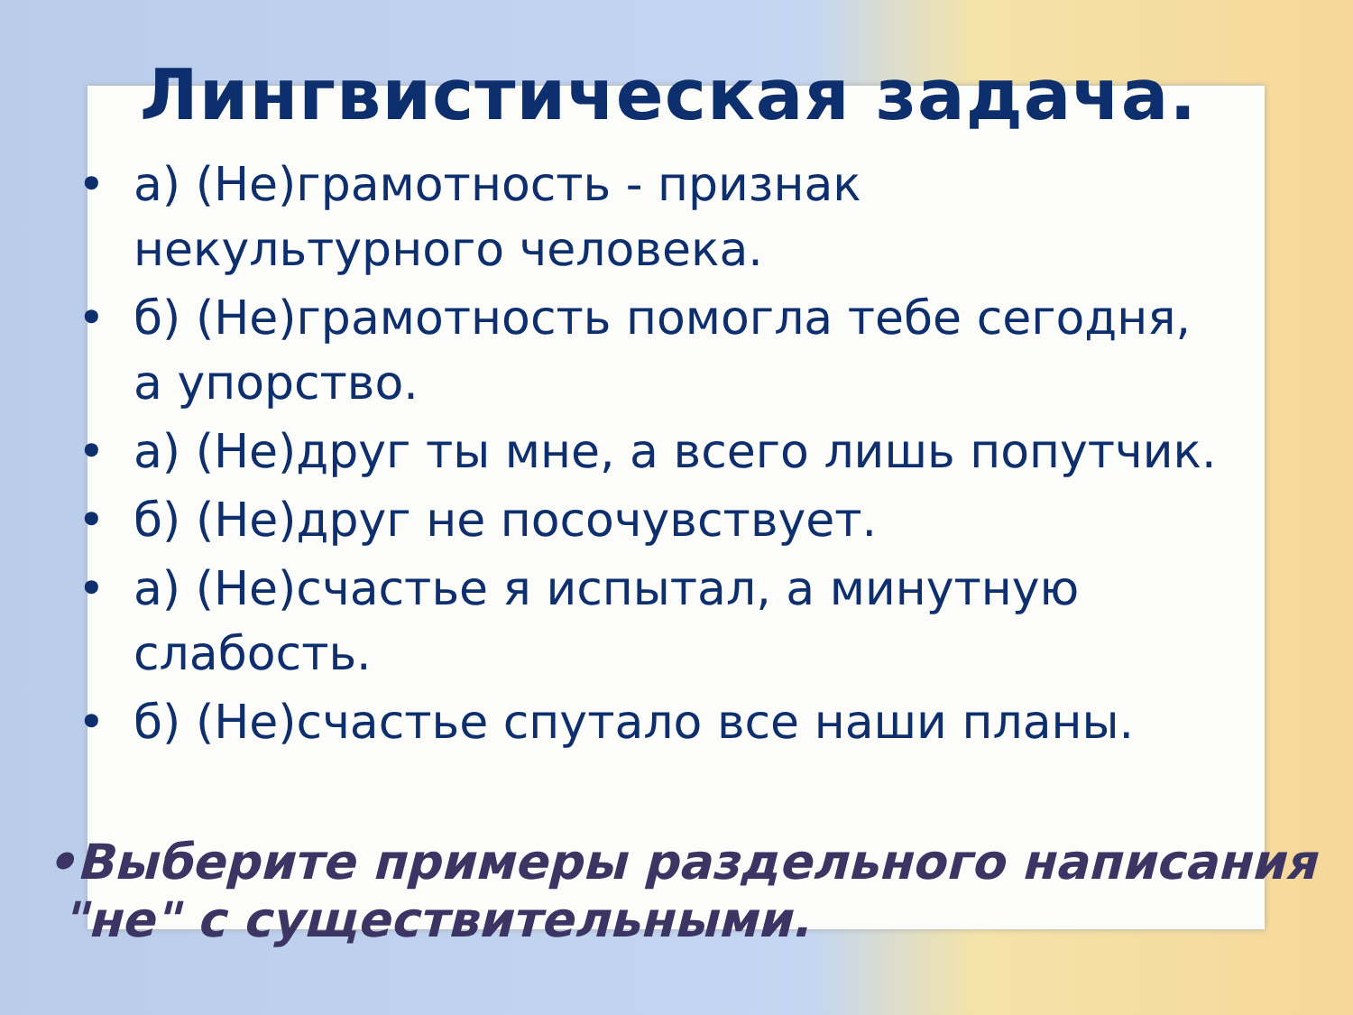Лингвистическая задача.
• а) (Не)грамотность - признак
некультурного человека.
• б) (Не)грамотность помогла тебе сегодня,
а упорство.
• а) (Не)друг ты мне, а всего лишь попутчик.
• б) (Не)друг не посочувствует.
• а) (Не)счастье я испытал, а минутную
слабость.
• б) (Не)счастье спутало все наши планы.
•Выберите примеры раздельного написания
"не" с существительными.